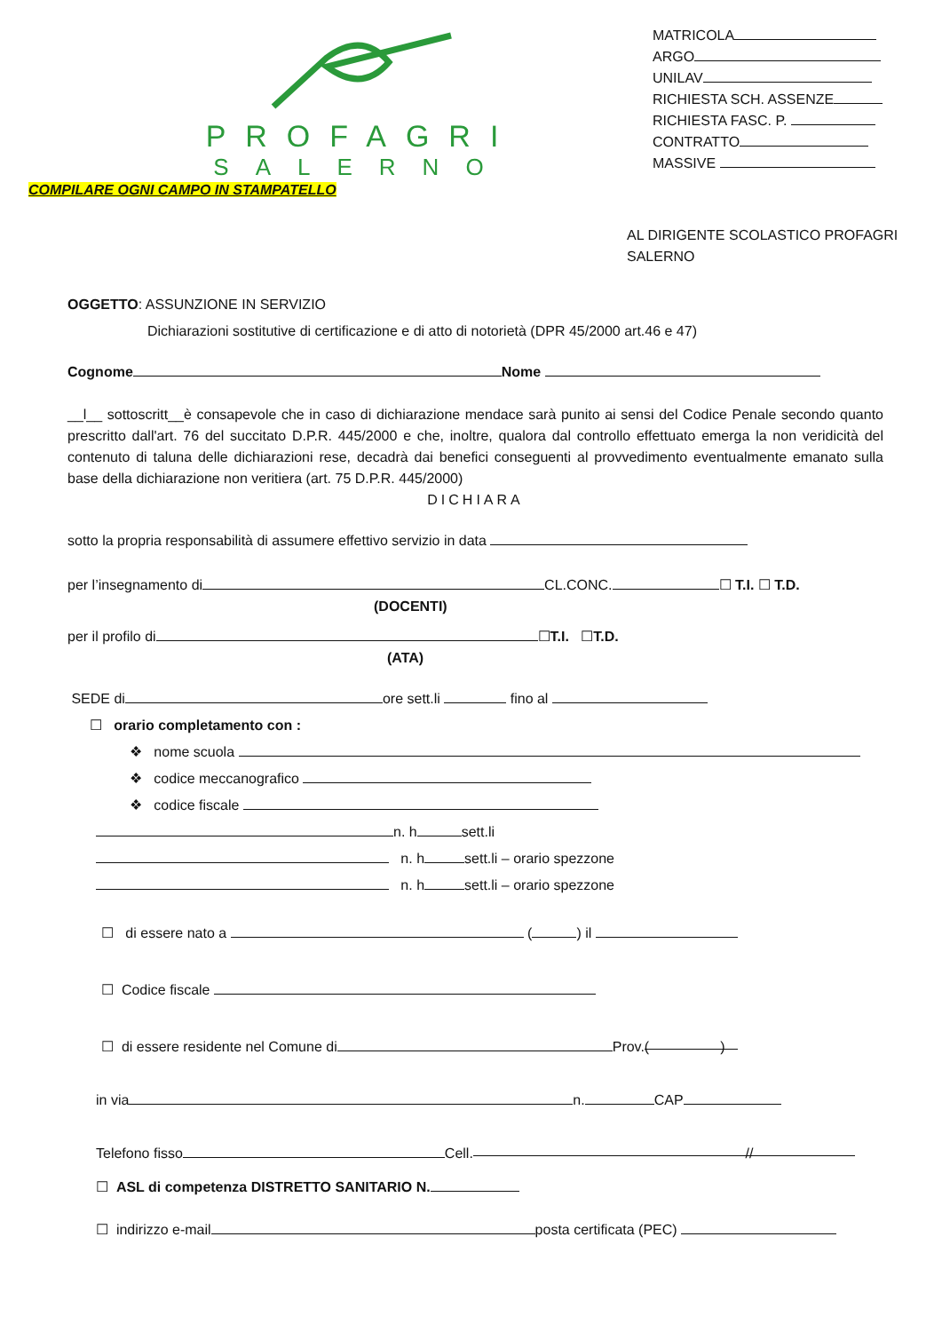PROFAGRI
SALERNO
MATRICOLA
ARGO
UNILAV
RICHIESTA SCH. ASSENZE
RICHIESTA FASC. P.
CONTRATTO
MASSIVE
COMPILARE OGNI CAMPO IN STAMPATELLO
AL DIRIGENTE SCOLASTICO PROFAGRI SALERNO
OGGETTO: ASSUNZIONE IN SERVIZIO
Dichiarazioni sostitutive di certificazione e di atto di notorietà (DPR 45/2000 art.46 e 47)
Cognome Nome
__l__ sottoscritt__è consapevole che in caso di dichiarazione mendace sarà punito ai sensi del Codice Penale secondo quanto prescritto dall'art. 76 del succitato D.P.R. 445/2000 e che, inoltre, qualora dal controllo effettuato emerga la non veridicità del contenuto di taluna delle dichiarazioni rese, decadrà dai benefici conseguenti al provvedimento eventualmente emanato sulla base della dichiarazione non veritiera (art. 75 D.P.R. 445/2000)
DICHIARA
sotto la propria responsabilità di assumere effettivo servizio in data
per l’insegnamento di CL.CONC. ☐ T.I. ☐ T.D.
(DOCENTI)
per il profilo di ☐T.I. ☐T.D.
(ATA)
SEDE di ore sett.li fino al
☐ orario completamento con :
❖ nome scuola
❖ codice meccanografico
❖ codice fiscale
n. h sett.li
n. h sett.li – orario spezzone
n. h sett.li – orario spezzone
☐ di essere nato a ( ) il
☐ Codice fiscale
☐ di essere residente nel Comune di Prov. ( )
in via n. CAP
Telefono fisso Cell. //
☐ ASL di competenza DISTRETTO SANITARIO N.
☐ indirizzo e-mail posta certificata (PEC)